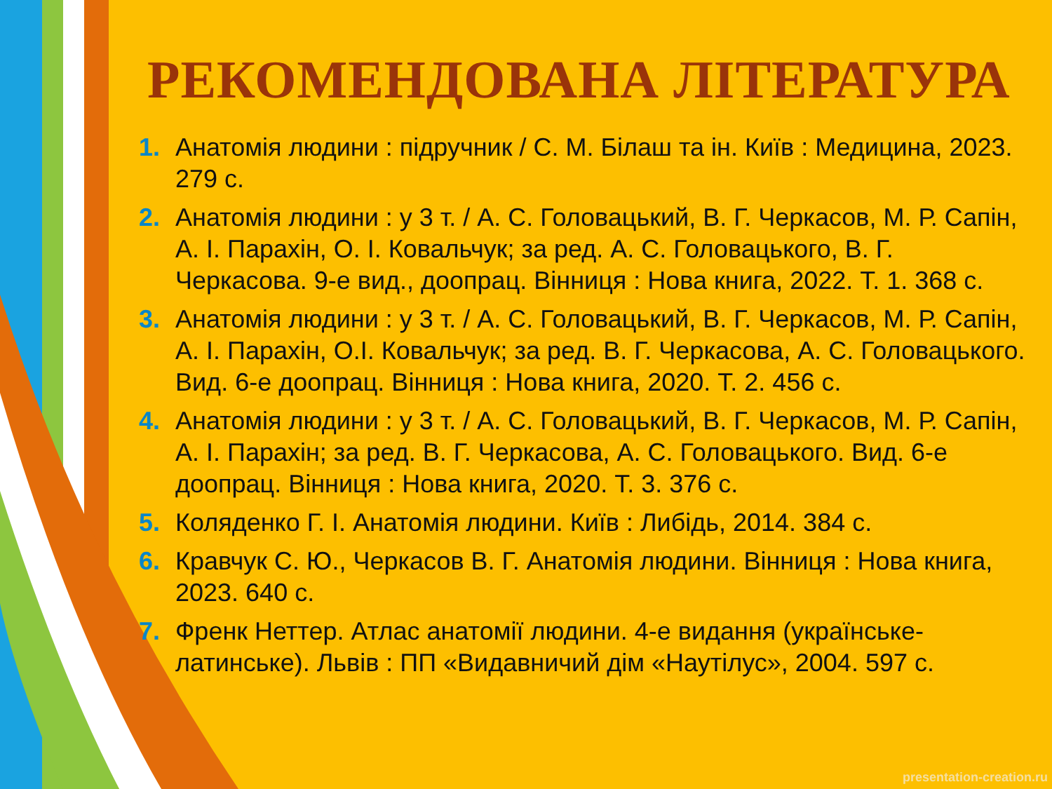РЕКОМЕНДОВАНА ЛІТЕРАТУРА
1. Анатомія людини : підручник / С. М. Білаш та ін. Київ : Медицина, 2023. 279 с.
2. Анатомія людини : у 3 т. / А. С. Головацький, В. Г. Черкасов, М. Р. Сапін, А. І. Парахін, О. І. Ковальчук; за ред. А. С. Головацького, В. Г. Черкасова. 9-е вид., доопрац. Вінниця : Нова книга, 2022. Т. 1. 368 с.
3. Анатомія людини : у 3 т. / А. С. Головацький, В. Г. Черкасов, М. Р. Сапін, А. І. Парахін, О.І. Ковальчук; за ред. В. Г. Черкасова, А. С. Головацького. Вид. 6-е доопрац. Вінниця : Нова книга, 2020. Т. 2. 456 с.
4. Анатомія людини : у 3 т. / А. С. Головацький, В. Г. Черкасов, М. Р. Сапін, А. І. Парахін; за ред. В. Г. Черкасова, А. С. Головацького. Вид. 6-е доопрац. Вінниця : Нова книга, 2020. Т. 3. 376 с.
5. Коляденко Г. І. Анатомія людини. Київ : Либідь, 2014. 384 с.
6. Кравчук С. Ю., Черкасов В. Г. Анатомія людини. Вінниця : Нова книга, 2023. 640 с.
7. Френк Неттер. Атлас анатомії людини. 4-е видання (українське-латинське). Львів : ПП «Видавничий дім «Наутілус», 2004. 597 с.
presentation-creation.ru